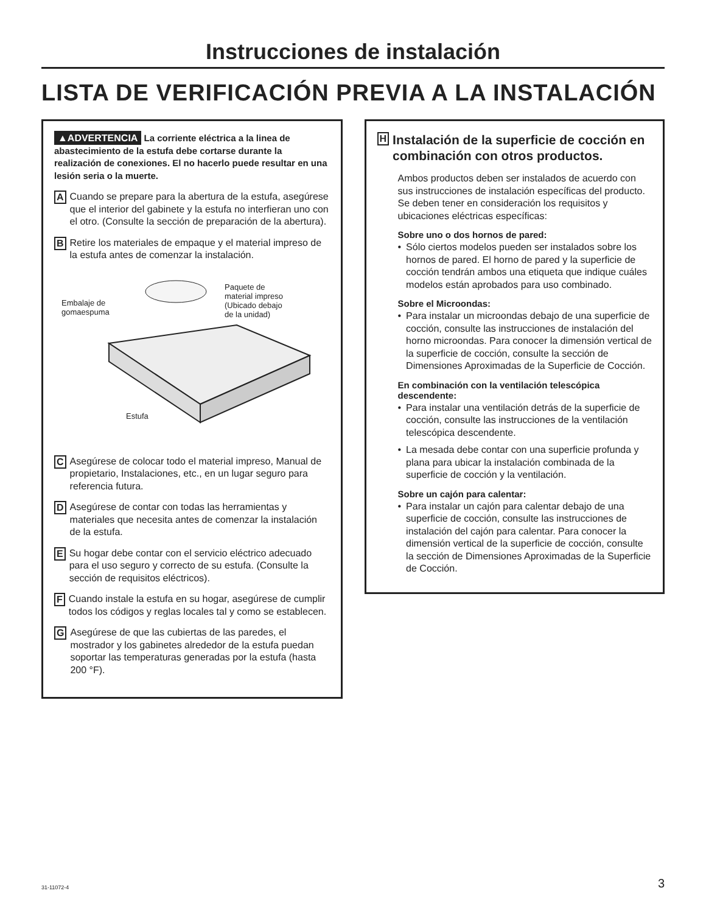Instrucciones de instalación
LISTA DE VERIFICACIÓN PREVIA A LA INSTALACIÓN
▲ADVERTENCIA La corriente eléctrica a la linea de abastecimiento de la estufa debe cortarse durante la realización de conexiones. El no hacerlo puede resultar en una lesión seria o la muerte.
A Cuando se prepare para la abertura de la estufa, asegúrese que el interior del gabinete y la estufa no interfieran uno con el otro. (Consulte la sección de preparación de la abertura).
B Retire los materiales de empaque y el material impreso de la estufa antes de comenzar la instalación.
Paquete de
material impreso
(Ubicado debajo
de la unidad)
Embalaje de
gomaespuma
Estufa
C Asegúrese de colocar todo el material impreso, Manual de propietario, Instalaciones, etc., en un lugar seguro para referencia futura.
D Asegúrese de contar con todas las herramientas y materiales que necesita antes de comenzar la instalación de la estufa.
E Su hogar debe contar con el servicio eléctrico adecuado para el uso seguro y correcto de su estufa. (Consulte la sección de requisitos eléctricos).
F Cuando instale la estufa en su hogar, asegúrese de cumplir todos los códigos y reglas locales tal y como se establecen.
G Asegúrese de que las cubiertas de las paredes, el mostrador y los gabinetes alrededor de la estufa puedan soportar las temperaturas generadas por la estufa (hasta 200 °F).
H Instalación de la superficie de cocción en combinación con otros productos.
Ambos productos deben ser instalados de acuerdo con sus instrucciones de instalación específicas del producto. Se deben tener en consideración los requisitos y ubicaciones eléctricas específicas:
Sobre uno o dos hornos de pared:
• Sólo ciertos modelos pueden ser instalados sobre los hornos de pared. El horno de pared y la superficie de cocción tendrán ambos una etiqueta que indique cuáles modelos están aprobados para uso combinado.
Sobre el Microondas:
• Para instalar un microondas debajo de una superficie de cocción, consulte las instrucciones de instalación del horno microondas. Para conocer la dimensión vertical de la superficie de cocción, consulte la sección de Dimensiones Aproximadas de la Superficie de Cocción.
En combinación con la ventilación telescópica descendente:
• Para instalar una ventilación detrás de la superficie de cocción, consulte las instrucciones de la ventilación telescópica descendente.
• La mesada debe contar con una superficie profunda y plana para ubicar la instalación combinada de la superficie de cocción y la ventilación.
Sobre un cajón para calentar:
• Para instalar un cajón para calentar debajo de una superficie de cocción, consulte las instrucciones de instalación del cajón para calentar. Para conocer la dimensión vertical de la superficie de cocción, consulte la sección de Dimensiones Aproximadas de la Superficie de Cocción.
31-11072-4 3